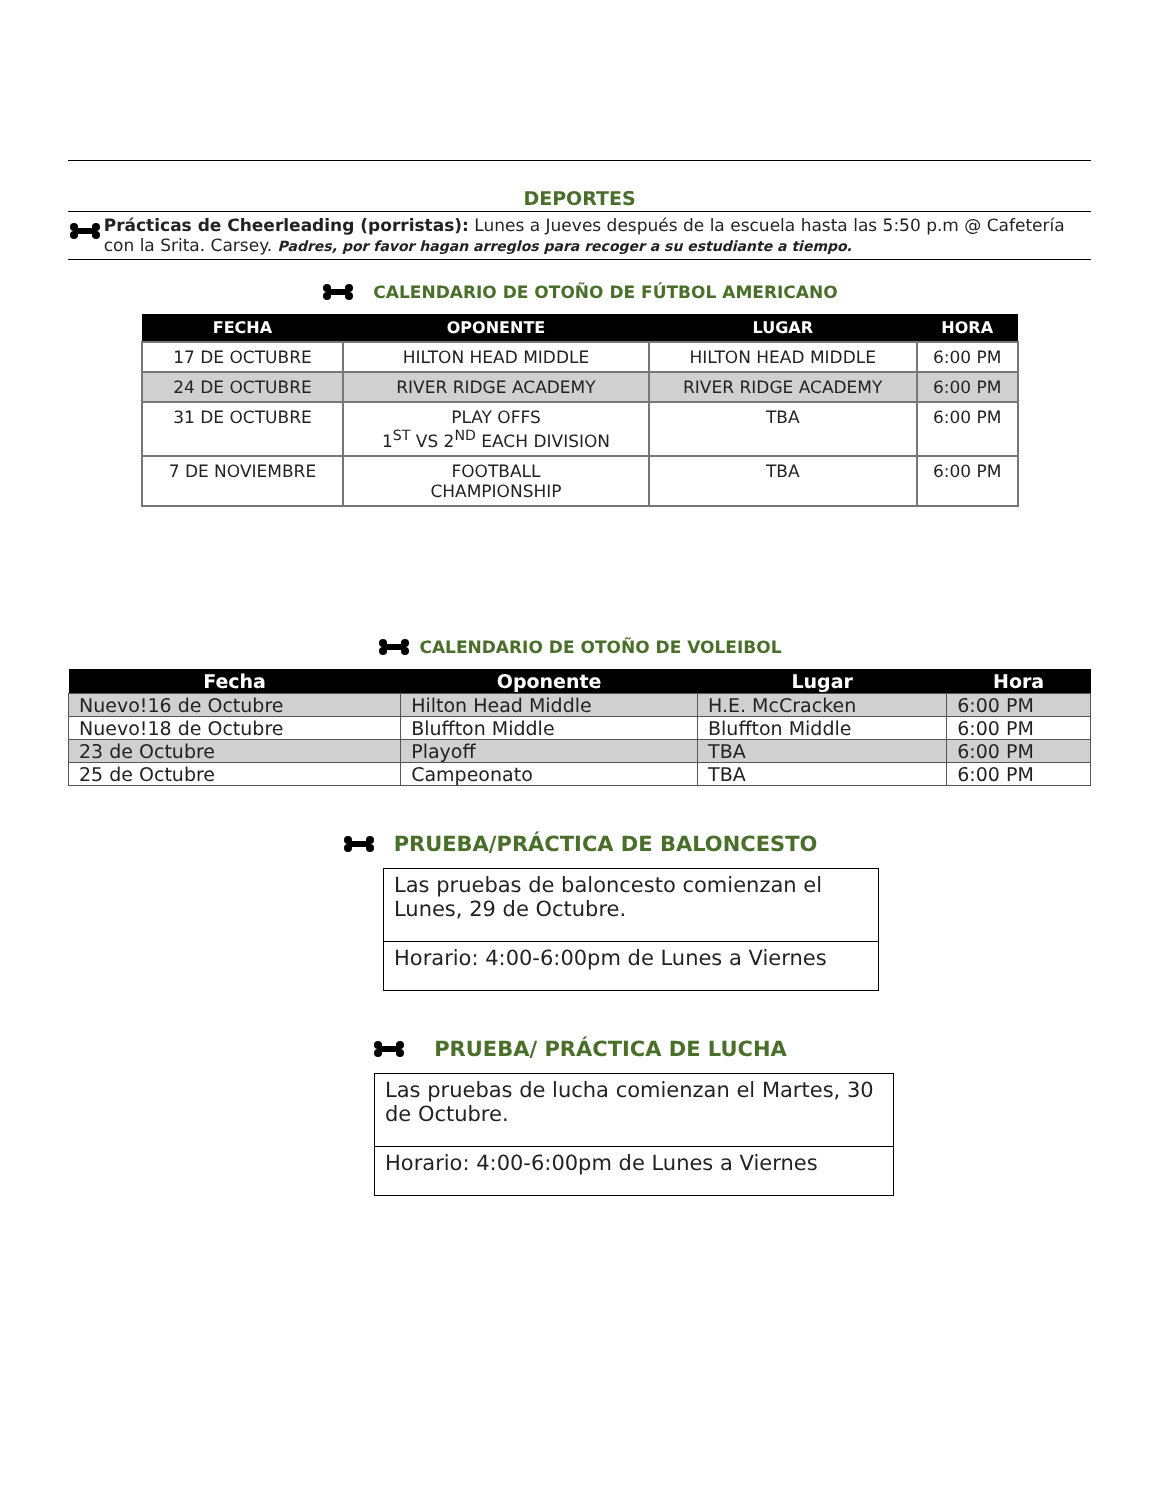DEPORTES
Prácticas de Cheerleading (porristas): Lunes a Jueves después de la escuela hasta las 5:50 p.m @ Cafetería con la Srita. Carsey. Padres, por favor hagan arreglos para recoger a su estudiante a tiempo.
CALENDARIO DE OTOÑO DE FÚTBOL AMERICANO
| FECHA | OPONENTE | LUGAR | HORA |
| --- | --- | --- | --- |
| 17 DE OCTUBRE | HILTON HEAD MIDDLE | HILTON HEAD MIDDLE | 6:00 PM |
| 24 DE OCTUBRE | RIVER RIDGE ACADEMY | RIVER RIDGE ACADEMY | 6:00 PM |
| 31 DE OCTUBRE | PLAY OFFS 1<sup>ST</sup> VS 2<sup>ND</sup> EACH DIVISION | TBA | 6:00 PM |
| 7 DE NOVIEMBRE | FOOTBALL CHAMPIONSHIP | TBA | 6:00 PM |
CALENDARIO DE OTOÑO DE VOLEIBOL
| Fecha | Oponente | Lugar | Hora |
| --- | --- | --- | --- |
| Nuevo!16 de Octubre | Hilton Head Middle | H.E. McCracken | 6:00 PM |
| Nuevo!18 de Octubre | Bluffton Middle | Bluffton Middle | 6:00 PM |
| 23 de Octubre | Playoff | TBA | 6:00 PM |
| 25 de Octubre | Campeonato | TBA | 6:00 PM |
PRUEBA/PRÁCTICA DE BALONCESTO
Las pruebas de baloncesto comienzan el Lunes, 29 de Octubre.
Horario: 4:00-6:00pm de Lunes a Viernes
PRUEBA/ PRÁCTICA DE LUCHA
Las pruebas de lucha comienzan el Martes, 30 de Octubre.
Horario: 4:00-6:00pm de Lunes a Viernes